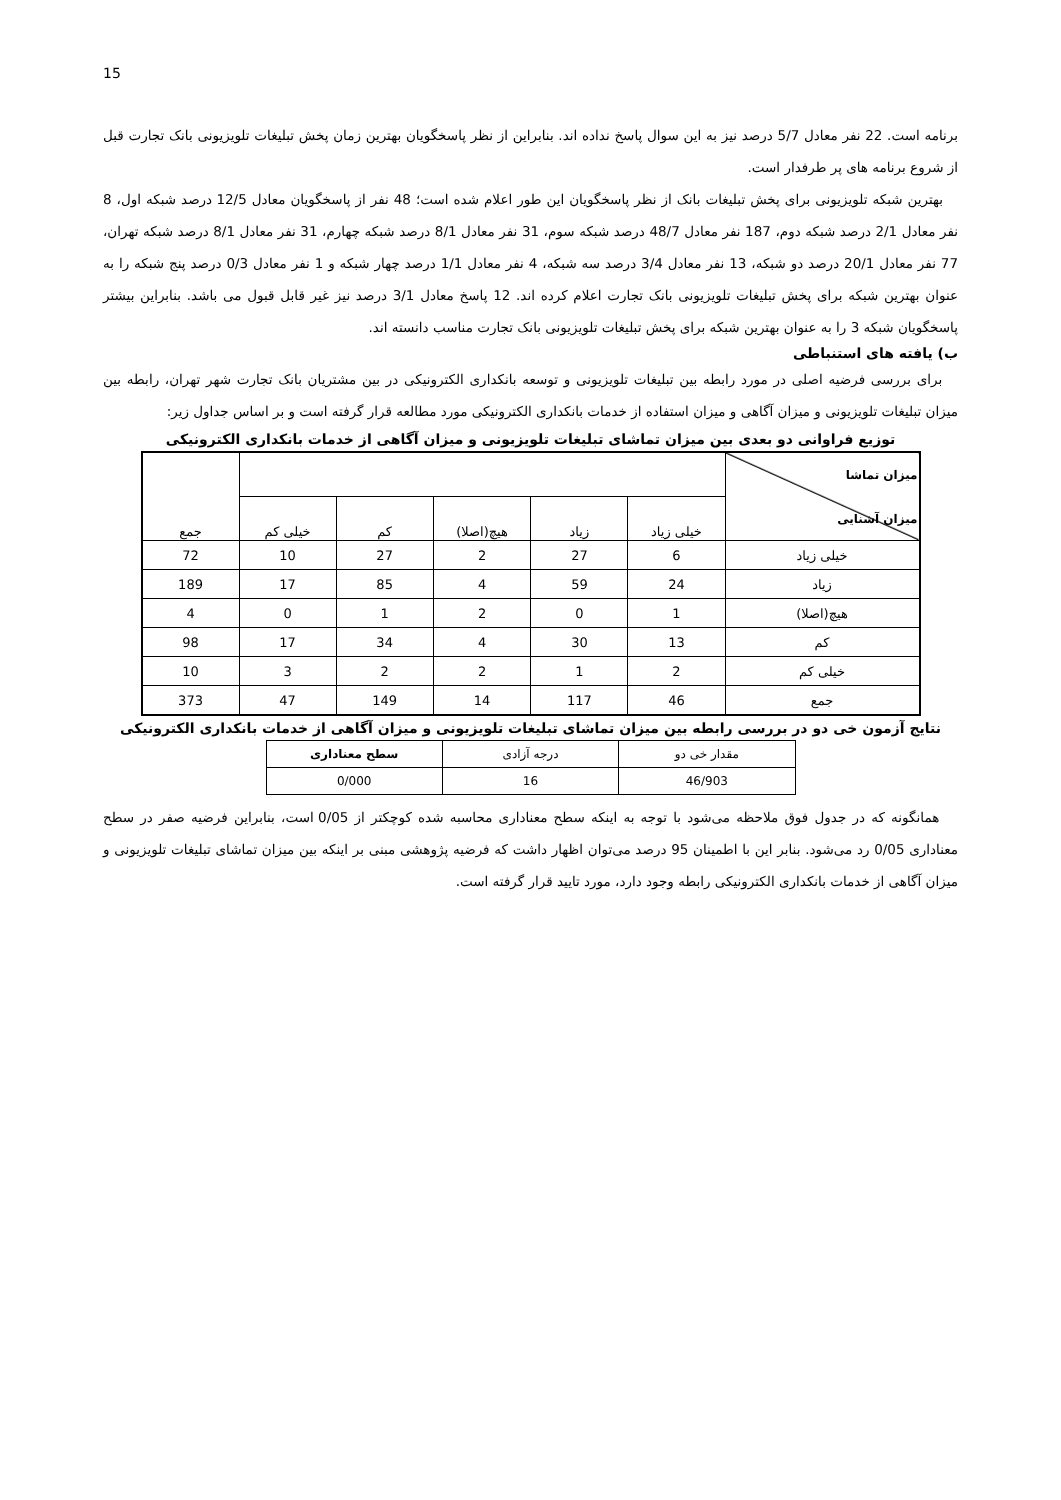15
برنامه است. 22 نفر معادل 5/7 درصد نیز به این سوال پاسخ نداده اند. بنابراین از نظر پاسخگویان بهترین زمان پخش تبلیغات تلویزیونی بانک تجارت قبل از شروع برنامه های پر طرفدار است.
بهترین شبکه تلویزیونی برای پخش تبلیغات بانک از نظر پاسخگویان این طور اعلام شده است؛ 48 نفر از پاسخگویان معادل 12/5 درصد شبکه اول، 8 نفر معادل 2/1 درصد شبکه دوم، 187 نفر معادل 48/7 درصد شبکه سوم، 31 نفر معادل 8/1 درصد شبکه چهارم، 31 نفر معادل 8/1 درصد شبکه تهران، 77 نفر معادل 20/1 درصد دو شبکه، 13 نفر معادل 3/4 درصد سه شبکه، 4 نفر معادل 1/1 درصد چهار شبکه و 1 نفر معادل 0/3 درصد پنج شبکه را به عنوان بهترین شبکه برای پخش تبلیغات تلویزیونی بانک تجارت اعلام کرده اند. 12 پاسخ معادل 3/1 درصد نیز غیر قابل قبول می باشد. بنابراین بیشتر پاسخگویان شبکه 3 را به عنوان بهترین شبکه برای پخش تبلیغات تلویزیونی بانک تجارت مناسب دانسته اند.
ب) یافته های استنباطی
برای بررسی فرضیه اصلی در مورد رابطه بین تبلیغات تلویزیونی و توسعه بانکداری الکترونیکی در بین مشتریان بانک تجارت شهر تهران، رابطه بین میزان تبلیغات تلویزیونی و میزان آگاهی و میزان استفاده از خدمات بانکداری الکترونیکی مورد مطالعه قرار گرفته است و بر اساس جداول زیر:
توزیع فراوانی دو بعدی بین میزان تماشای تبلیغات تلویزیونی و میزان آگاهی از خدمات بانکداری الکترونیکی
| میزان تماشا میزان آشنایی | | | | | | جمع |
| | خیلی زیاد | زیاد | هیچ(اصلا) | کم | خیلی کم | |
| خیلی زیاد | 6 | 27 | 2 | 27 | 10 | 72 |
| زیاد | 24 | 59 | 4 | 85 | 17 | 189 |
| هیچ(اصلا) | 1 | 0 | 2 | 1 | 0 | 4 |
| کم | 13 | 30 | 4 | 34 | 17 | 98 |
| خیلی کم | 2 | 1 | 2 | 2 | 3 | 10 |
| جمع | 46 | 117 | 14 | 149 | 47 | 373 |
نتایج آزمون خی دو در بررسی رابطه بین میزان تماشای تبلیغات تلویزیونی و میزان آگاهی از خدمات بانکداری الکترونیکی
| مقدار خی دو | درجه آزادی | سطح معناداری |
| 46/903 | 16 | 0/000 |
همانگونه که در جدول فوق ملاحظه می‌شود با توجه به اینکه سطح معناداری محاسبه شده کوچکتر از 0/05 است، بنابراین فرضیه صفر در سطح معناداری 0/05 رد می‌شود. بنابر این با اطمینان 95 درصد می‌توان اظهار داشت که فرضیه پژوهشی مبنی بر اینکه بین میزان تماشای تبلیغات تلویزیونی و میزان آگاهی از خدمات بانکداری الکترونیکی رابطه وجود دارد، مورد تایید قرار گرفته است.